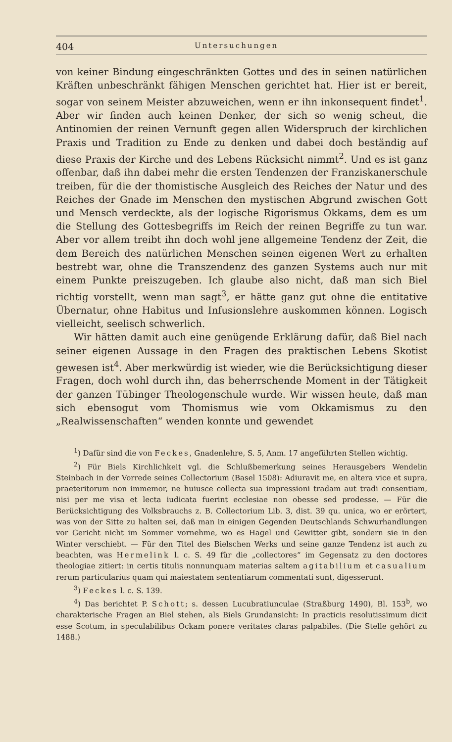404 Untersuchungen
von keiner Bindung eingeschränkten Gottes und des in seinen natürlichen Kräften unbeschränkt fähigen Menschen gerichtet hat. Hier ist er bereit, sogar von seinem Meister abzuweichen, wenn er ihn inkonsequent findet<sup>1</sup>. Aber wir finden auch keinen Denker, der sich so wenig scheut, die Antinomien der reinen Vernunft gegen allen Widerspruch der kirchlichen Praxis und Tradition zu Ende zu denken und dabei doch beständig auf diese Praxis der Kirche und des Lebens Rücksicht nimmt<sup>2</sup>. Und es ist ganz offenbar, daß ihn dabei mehr die ersten Tendenzen der Franziskanerschule treiben, für die der thomistische Ausgleich des Reiches der Natur und des Reiches der Gnade im Menschen den mystischen Abgrund zwischen Gott und Mensch verdeckte, als der logische Rigorismus Okkams, dem es um die Stellung des Gottesbegriffs im Reich der reinen Begriffe zu tun war. Aber vor allem treibt ihn doch wohl jene allgemeine Tendenz der Zeit, die dem Bereich des natürlichen Menschen seinen eigenen Wert zu erhalten bestrebt war, ohne die Transzendenz des ganzen Systems auch nur mit einem Punkte preiszugeben. Ich glaube also nicht, daß man sich Biel richtig vorstellt, wenn man sagt<sup>3</sup>, er hätte ganz gut ohne die entitative Übernatur, ohne Habitus und Infusionslehre auskommen können. Logisch vielleicht, seelisch schwerlich.
Wir hätten damit auch eine genügende Erklärung dafür, daß Biel nach seiner eigenen Aussage in den Fragen des praktischen Lebens Skotist gewesen ist<sup>4</sup>. Aber merkwürdig ist wieder, wie die Berücksichtigung dieser Fragen, doch wohl durch ihn, das beherrschende Moment in der Tätigkeit der ganzen Tübinger Theologenschule wurde. Wir wissen heute, daß man sich ebensogut vom Thomismus wie vom Okkamismus zu den „Realwissenschaften“ wenden konnte und gewendet
<sup>1</sup>) Dafür sind die von Feckes, Gnadenlehre, S. 5, Anm. 17 angeführten Stellen wichtig.
<sup>2</sup>) Für Biels Kirchlichkeit vgl. die Schlußbemerkung seines Herausgebers Wendelin Steinbach in der Vorrede seines Collectorium (Basel 1508): Adiuravit me, en altera vice et supra, praeteritorum non immemor, ne huiusce collecta sua impressioni tradam aut tradi consentiam, nisi per me visa et lecta iudicata fuerint ecclesiae non obesse sed prodesse. — Für die Berücksichtigung des Volksbrauchs z. B. Collectorium Lib. 3, dist. 39 qu. unica, wo er erörtert, was von der Sitte zu halten sei, daß man in einigen Gegenden Deutschlands Schwurhandlungen vor Gericht nicht im Sommer vornehme, wo es Hagel und Gewitter gibt, sondern sie in den Winter verschiebt. — Für den Titel des Bielschen Werks und seine ganze Tendenz ist auch zu beachten, was Hermelink l. c. S. 49 für die „collectores“ im Gegensatz zu den doctores theologiae zitiert: in certis titulis nonnunquam materias saltem agitabilium et casualium rerum particularius quam qui maiestatem sententiarum commentati sunt, digesserunt.
<sup>3</sup>) Feckes l. c. S. 139.
<sup>4</sup>) Das berichtet P. Schott; s. dessen Lucubratiunculae (Straßburg 1490), Bl. 153<sup>b</sup>, wo charakterische Fragen an Biel stehen, als Biels Grundansicht: In practicis resolutissimum dicit esse Scotum, in speculabilibus Ockam ponere veritates claras palpabiles. (Die Stelle gehört zu 1488.)